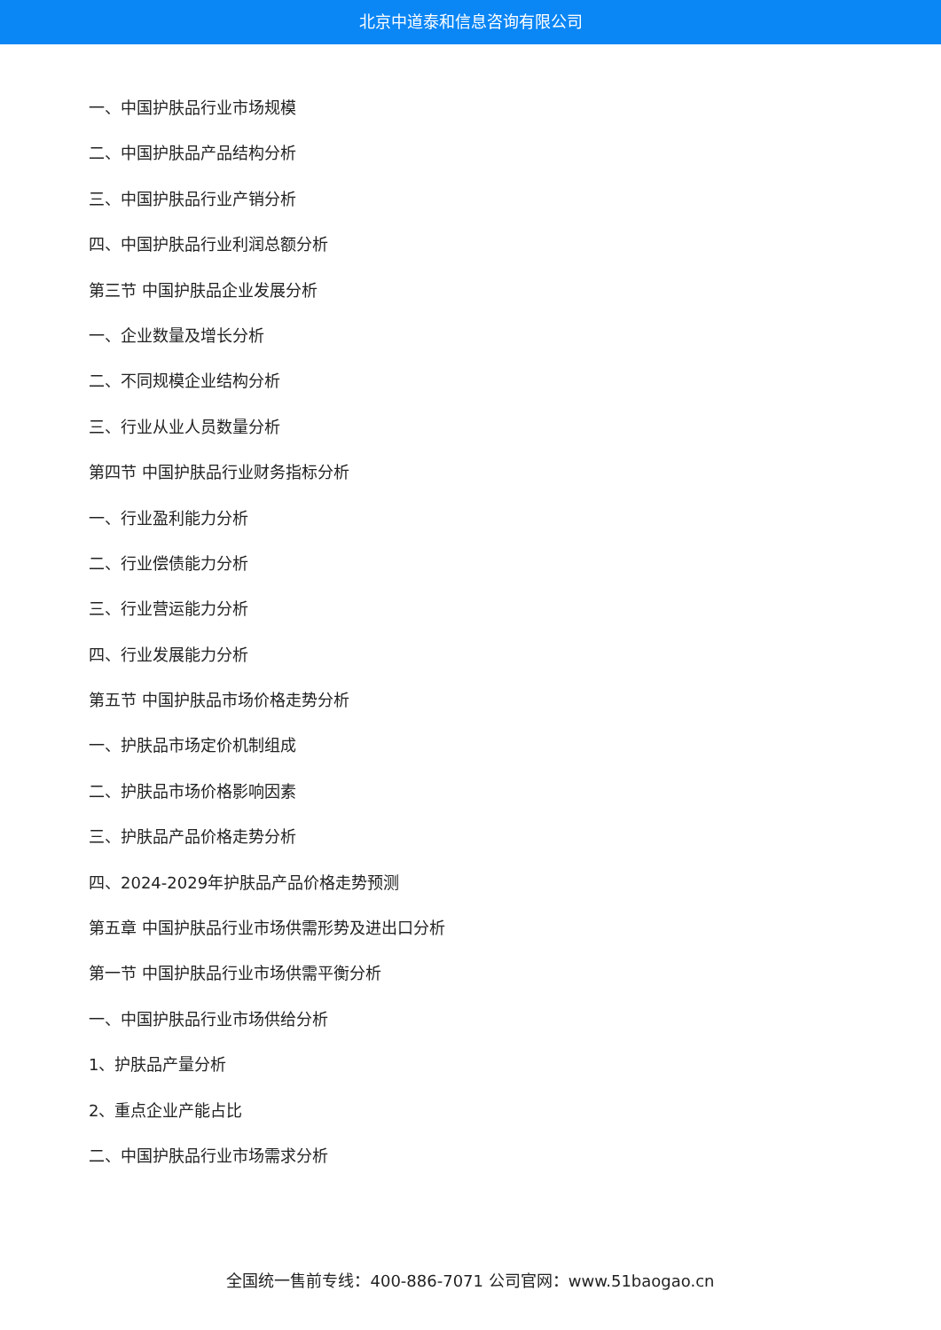北京中道泰和信息咨询有限公司
一、中国护肤品行业市场规模
二、中国护肤品产品结构分析
三、中国护肤品行业产销分析
四、中国护肤品行业利润总额分析
第三节 中国护肤品企业发展分析
一、企业数量及增长分析
二、不同规模企业结构分析
三、行业从业人员数量分析
第四节 中国护肤品行业财务指标分析
一、行业盈利能力分析
二、行业偿债能力分析
三、行业营运能力分析
四、行业发展能力分析
第五节 中国护肤品市场价格走势分析
一、护肤品市场定价机制组成
二、护肤品市场价格影响因素
三、护肤品产品价格走势分析
四、2024-2029年护肤品产品价格走势预测
第五章 中国护肤品行业市场供需形势及进出口分析
第一节 中国护肤品行业市场供需平衡分析
一、中国护肤品行业市场供给分析
1、护肤品产量分析
2、重点企业产能占比
二、中国护肤品行业市场需求分析
全国统一售前专线：400-886-7071 公司官网：www.51baogao.cn